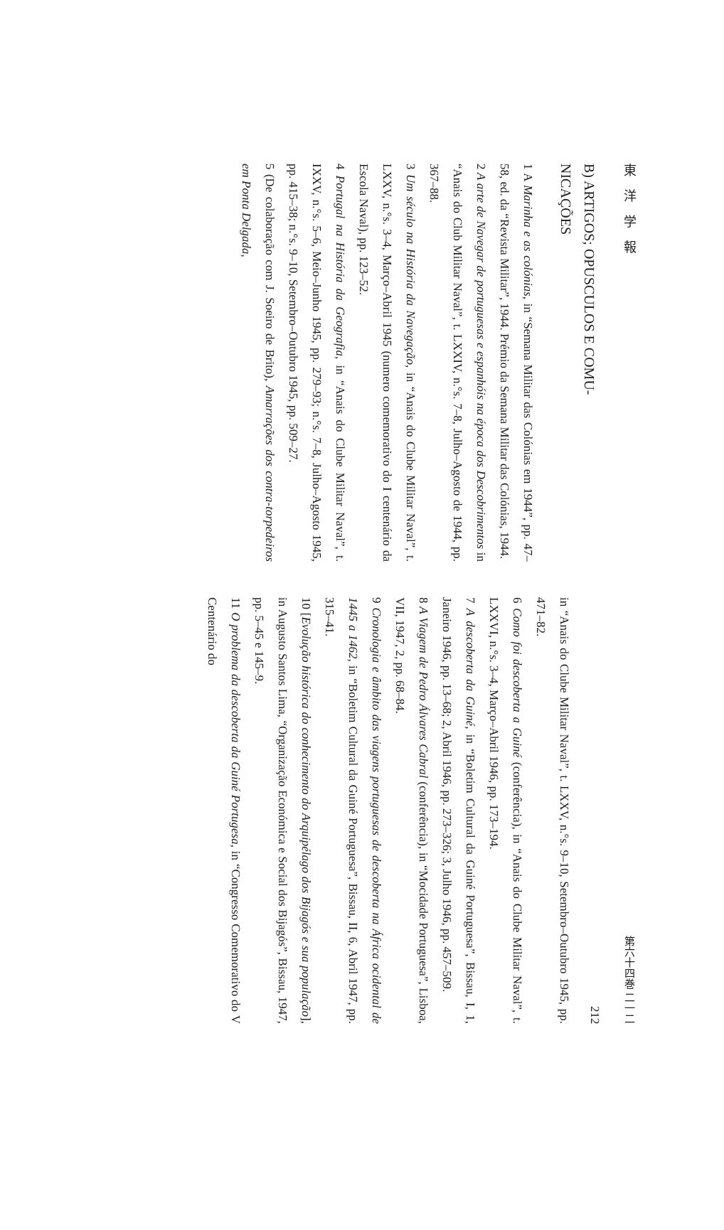東洋学報
B) ARTIGOS; OPUSCULOS E COMU-
NICAÇÕES
1 A Marinha e as colónias, in “Semana Militar das Colónias em 1944”, pp. 47–58, ed. da “Revista Militar”, 1944. Prémio da Semana Militar das Colónias, 1944.
2 A arte de Navegar de portuguesas e espanhóis na época dos Descobrimentos in “Anais do Club Militar Naval”, t. LXXIV, n.°s. 7–8, Julho–Agosto de 1944, pp. 367–88.
3 Um século na História da Navegação, in “Anais do Clube Militar Naval”, t. LXXV, n.°s. 3–4, Março–Abril 1945 (numero comemorativo do I centenário da Escola Naval), pp. 123–52.
4 Portugal na História da Geografia, in “Anais do Clube Militar Naval”, t. IXXV, n.°s. 5–6, Meio–Junho 1945, pp. 279–93; n.°s. 7–8, Julho–Agosto 1945, pp. 415–38; n.°s. 9–10, Setembro–Outubro 1945, pp. 509–27.
5 (De colaboração com J. Soeiro de Brito), Amarrações dos contra-torpedeiros em Ponta Delgada,
第六十四巻 二一二
212
in “Anais do Clube Militar Naval”, t. LXXV, n.°s. 9–10, Setembro–Outubro 1945, pp. 471–82.
6 Como foi descoberta a Guiné (conferência), in “Anais do Clube Militar Naval”, t. LXXVI, n.°s. 3–4, Março–Abril 1946, pp. 173–194.
7 A descoberta da Guiné, in “Boletim Cultural da Guiné Portuguesa”, Bissau, I, 1, Janeiro 1946, pp. 13–68; 2, Abril 1946, pp. 273–326; 3, Julho 1946, pp. 457–509.
8 A Viagem de Pedro Álvares Cabral (conferência), in “Mocidade Portuguesa”, Lisboa, VII, 1947, 2, pp. 68–84.
9 Cronologia e âmbito das viagens portuguesas de descoberta na África ocidental de 1445 a 1462, in “Boletim Cultural da Guiné Portuguesa”, Bissau, II, 6, Abril 1947, pp. 315–41.
10 [Evolução histórica do conhecimento do Arquipélago dos Bijagós e sua população], in Augusto Santos Lima, “Organização Económica e Social dos Bijagós”, Bissau, 1947, pp. 5–45 e 145–9.
11 O problema da descoberta da Guiné Portugesa, in “Congresso Comemorativo do V Centenário do